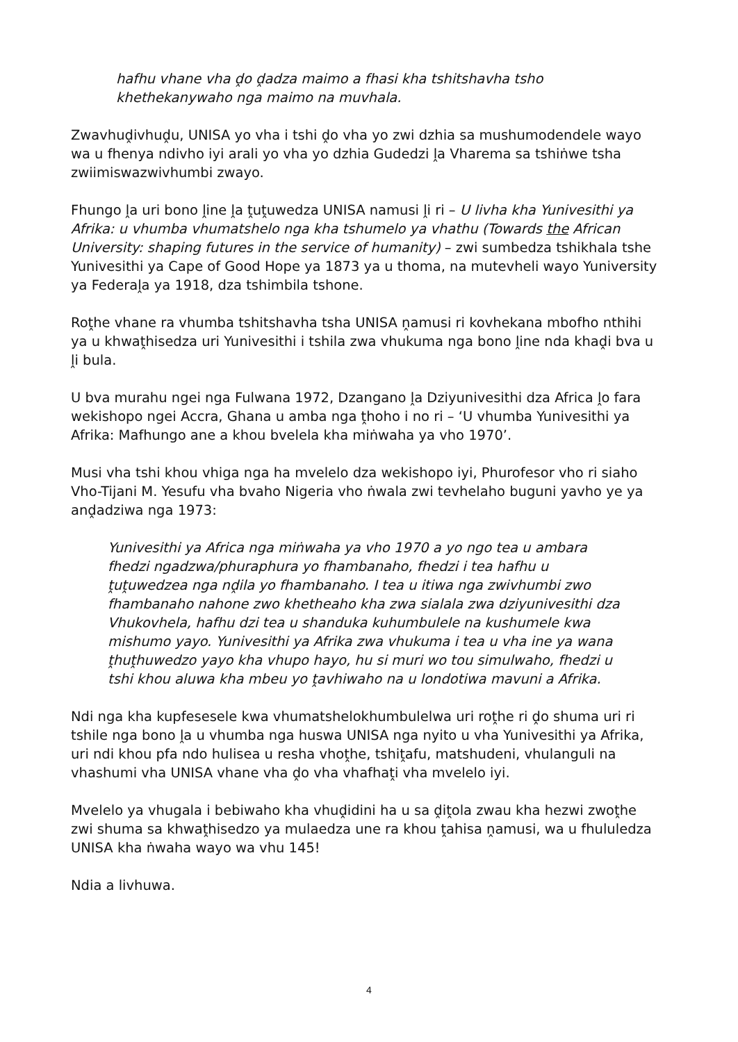hafhu vhane vha ḓo ḓadza maimo a fhasi kha tshitshavha tsho khethekanywaho nga maimo na muvhala.
Zwavhuḓivhuḓu, UNISA yo vha i tshi ḓo vha yo zwi dzhia sa mushumodendele wayo wa u fhenya ndivho iyi arali yo vha yo dzhia Gudedzi ḽa Vharema sa tshiṅwe tsha zwiimiswazwivhumbi zwayo.
Fhungo ḽa uri bono ḽine ḽa ṱuṱuwedza UNISA namusi ḽi ri – U livha kha Yunivesithi ya Afrika: u vhumba vhumatshelo nga kha tshumelo ya vhathu (Towards the African
University: shaping futures in the service of humanity) – zwi sumbedza tshikhala tshe Yunivesithi ya Cape of Good Hope ya 1873 ya u thoma, na mutevheli wayo Yuniversity ya Federaḽa ya 1918, dza tshimbila tshone.
Roṱhe vhane ra vhumba tshitshavha tsha UNISA ṋamusi ri kovhekana mbofho nthihi ya u khwaṱhisedza uri Yunivesithi i tshila zwa vhukuma nga bono ḽine nda khaḓi bva u ḽi bula.
U bva murahu ngei nga Fulwana 1972, Dzangano ḽa Dziyunivesithi dza Africa ḽo fara wekishopo ngei Accra, Ghana u amba nga ṱhoho i no ri – ‘U vhumba Yunivesithi ya Afrika: Mafhungo ane a khou bvelela kha miṅwaha ya vho 1970’.
Musi vha tshi khou vhiga nga ha mvelelo dza wekishopo iyi, Phurofesor vho ri siaho Vho-Tijani M. Yesufu vha bvaho Nigeria vho ṅwala zwi tevhelaho buguni yavho ye ya anḓadziwa nga 1973:
Yunivesithi ya Africa nga miṅwaha ya vho 1970 a yo ngo tea u ambara fhedzi ngadzwa/phuraphura yo fhambanaho, fhedzi i tea hafhu u ṱuṱuwedzea nga nḓila yo fhambanaho. I tea u itiwa nga zwivhumbi zwo fhambanaho nahone zwo khetheaho kha zwa sialala zwa dziyunivesithi dza Vhukovhela, hafhu dzi tea u shanduka kuhumbulele na kushumele kwa mishumo yayo. Yunivesithi ya Afrika zwa vhukuma i tea u vha ine ya wana ṱhuṱhuwedzo yayo kha vhupo hayo, hu si muri wo tou simulwaho, fhedzi u tshi khou aluwa kha mbeu yo ṱavhiwaho na u londotiwa mavuni a Afrika.
Ndi nga kha kupfesesele kwa vhumatshelokhumbulelwa uri roṱhe ri ḓo shuma uri ri tshile nga bono ḽa u vhumba nga huswa UNISA nga nyito u vha Yunivesithi ya Afrika, uri ndi khou pfa ndo hulisea u resha vhoṱhe, tshiṱafu, matshudeni, vhulanguli na vhashumi vha UNISA vhane vha ḓo vha vhafhaṱi vha mvelelo iyi.
Mvelelo ya vhugala i bebiwaho kha vhuḓidini ha u sa ḓiṱola zwau kha hezwi zwoṱhe zwi shuma sa khwaṱhisedzo ya mulaedza une ra khou ṱahisa ṋamusi, wa u fhululedza UNISA kha ṅwaha wayo wa vhu 145!
Ndia a livhuwa.
4